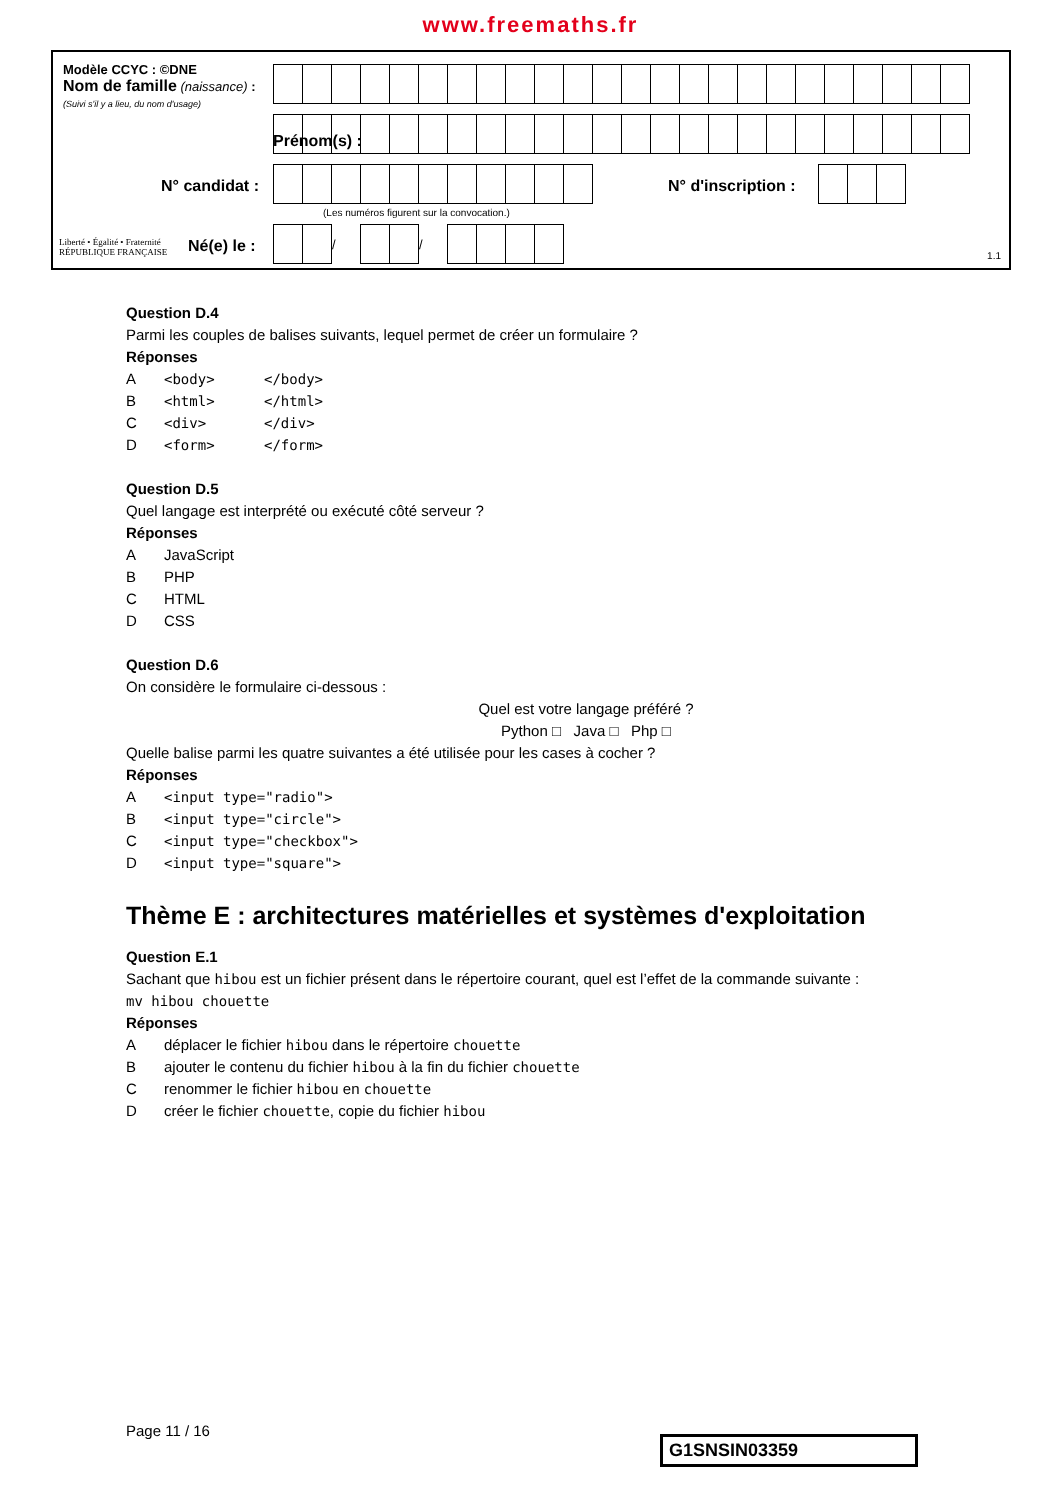www.freemaths.fr
Modèle CCYC : ©DNE
Nom de famille (naissance) :
(Suivi s'il y a lieu, du nom d'usage)
Prénom(s) :
N° candidat : N° d'inscription :
(Les numéros figurent sur la convocation.)
Liberté • Égalité • Fraternité
RÉPUBLIQUE FRANÇAISE
Né(e) le : 1.1
| | | / | | | / | | | | |
Question D.4
Parmi les couples de balises suivants, lequel permet de créer un formulaire ?
Réponses
A <body> </body>
B <html> </html>
C <div> </div>
D <form> </form>
Question D.5
Quel langage est interprété ou exécuté côté serveur ?
Réponses
A JavaScript
B PHP
C HTML
D CSS
Question D.6
On considère le formulaire ci-dessous :
Quel est votre langage préféré ?
Python □ Java □ Php □
Quelle balise parmi les quatre suivantes a été utilisée pour les cases à cocher ?
Réponses
A <input type="radio">
B <input type="circle">
C <input type="checkbox">
D <input type="square">
Thème E : architectures matérielles et systèmes d'exploitation
Question E.1
Sachant que hibou est un fichier présent dans le répertoire courant, quel est l’effet de la commande suivante :
mv hibou chouette
Réponses
Adéplacer le fichier hibou dans le répertoire chouette
Bajouter le contenu du fichier hibou à la fin du fichier chouette
Crenommer le fichier hibou en chouette
Dcréer le fichier chouette, copie du fichier hibou
Page 11 / 16
G1SNSIN03359